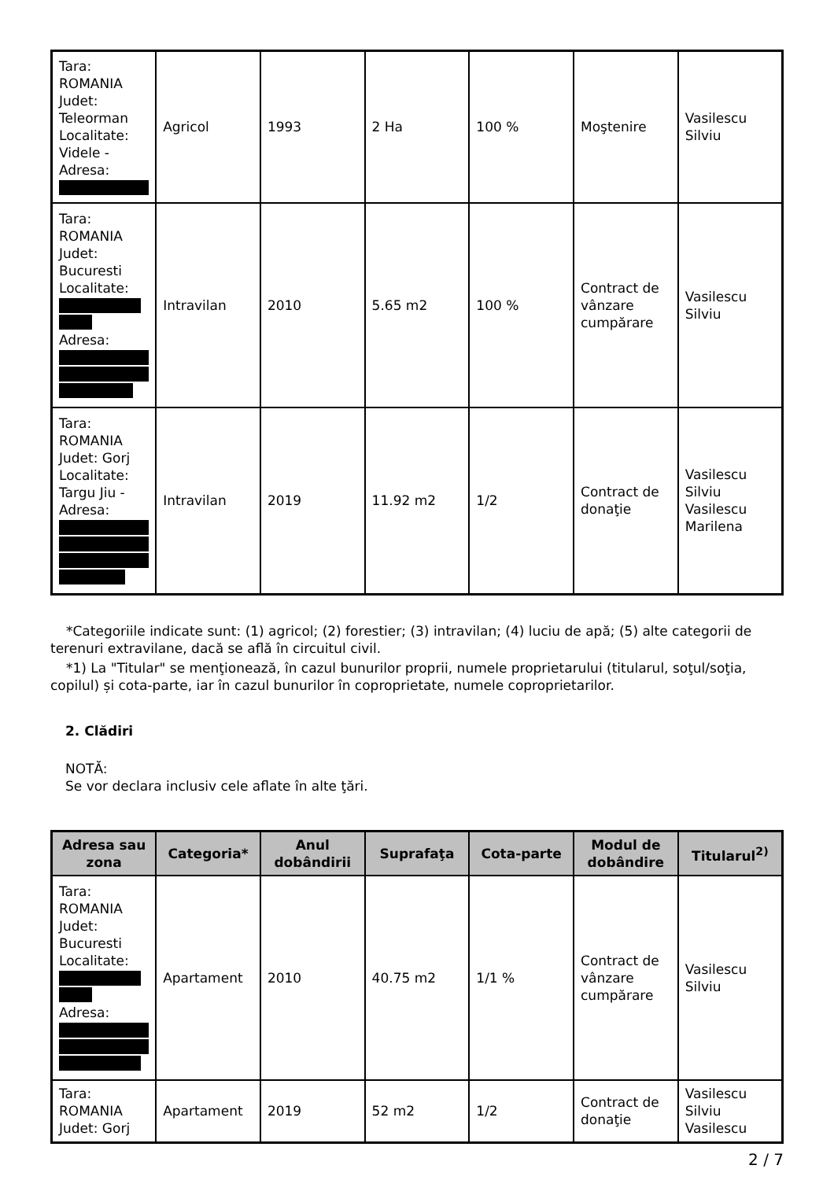| Tara: ROMANIA Judet: Teleorman Localitate: Videle - Adresa: | Agricol | 1993 | 2 Ha | 100 % | Moştenire | Vasilescu Silviu |
| Tara: ROMANIA Judet: Bucuresti Localitate: Adresa: | Intravilan | 2010 | 5.65 m2 | 100 % | Contract de vânzare cumpărare | Vasilescu Silviu |
| Tara: ROMANIA Judet: Gorj Localitate: Targu Jiu - Adresa: | Intravilan | 2019 | 11.92 m2 | 1/2 | Contract de donaţie | Vasilescu Silviu Vasilescu Marilena |
*Categoriile indicate sunt: (1) agricol; (2) forestier; (3) intravilan; (4) luciu de apă; (5) alte categorii de terenuri extravilane, dacă se află în circuitul civil.
*1) La "Titular" se menţionează, în cazul bunurilor proprii, numele proprietarului (titularul, soţul/soţia, copilul) și cota-parte, iar în cazul bunurilor în coproprietate, numele coproprietarilor.
2. Clădiri
NOTĂ:
Se vor declara inclusiv cele aflate în alte ţări.
| Adresa sau zona | Categoria* | Anul dobândirii | Suprafaţa | Cota-parte | Modul de dobândire | Titularul<sup>2)</sup> |
| --- | --- | --- | --- | --- | --- | --- |
| Tara: ROMANIA Judet: Bucuresti Localitate: Adresa: | Apartament | 2010 | 40.75 m2 | 1/1 % | Contract de vânzare cumpărare | Vasilescu Silviu |
| Tara: ROMANIA Judet: Gorj | Apartament | 2019 | 52 m2 | 1/2 | Contract de donaţie | Vasilescu Silviu Vasilescu |
2 / 7